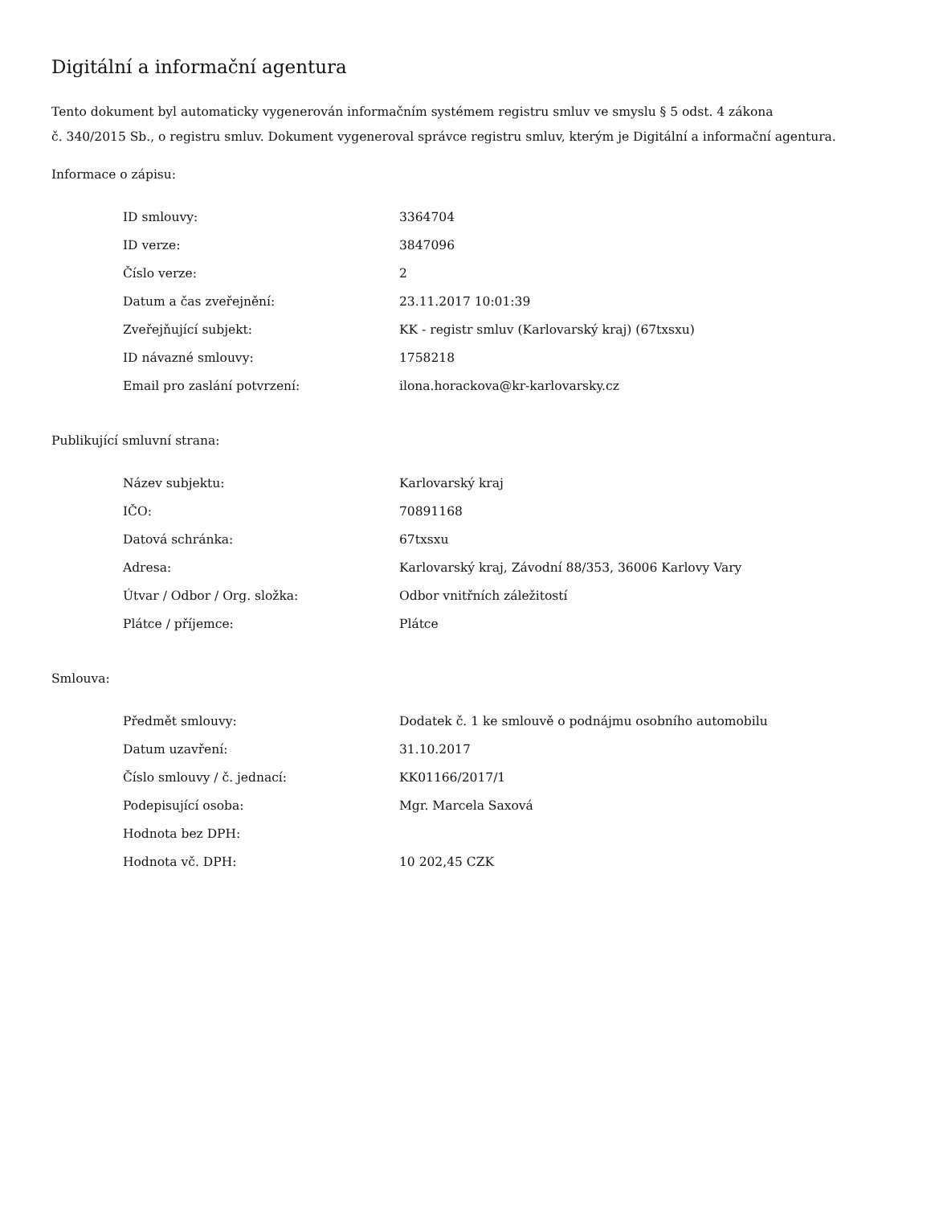Digitální a informační agentura
Tento dokument byl automaticky vygenerován informačním systémem registru smluv ve smyslu § 5 odst. 4 zákona
č. 340/2015 Sb., o registru smluv. Dokument vygeneroval správce registru smluv, kterým je Digitální a informační agentura.
Informace o zápisu:
| ID smlouvy: | 3364704 |
| ID verze: | 3847096 |
| Číslo verze: | 2 |
| Datum a čas zveřejnění: | 23.11.2017 10:01:39 |
| Zveřejňující subjekt: | KK - registr smluv (Karlovarský kraj) (67txsxu) |
| ID návazné smlouvy: | 1758218 |
| Email pro zaslání potvrzení: | ilona.horackova@kr-karlovarsky.cz |
Publikující smluvní strana:
| Název subjektu: | Karlovarský kraj |
| IČO: | 70891168 |
| Datová schránka: | 67txsxu |
| Adresa: | Karlovarský kraj, Závodní 88/353, 36006 Karlovy Vary |
| Útvar / Odbor / Org. složka: | Odbor vnitřních záležitostí |
| Plátce / příjemce: | Plátce |
Smlouva:
| Předmět smlouvy: | Dodatek č. 1 ke smlouvě o podnájmu osobního automobilu |
| Datum uzavření: | 31.10.2017 |
| Číslo smlouvy / č. jednací: | KK01166/2017/1 |
| Podepisující osoba: | Mgr. Marcela Saxová |
| Hodnota bez DPH: | |
| Hodnota vč. DPH: | 10 202,45 CZK |